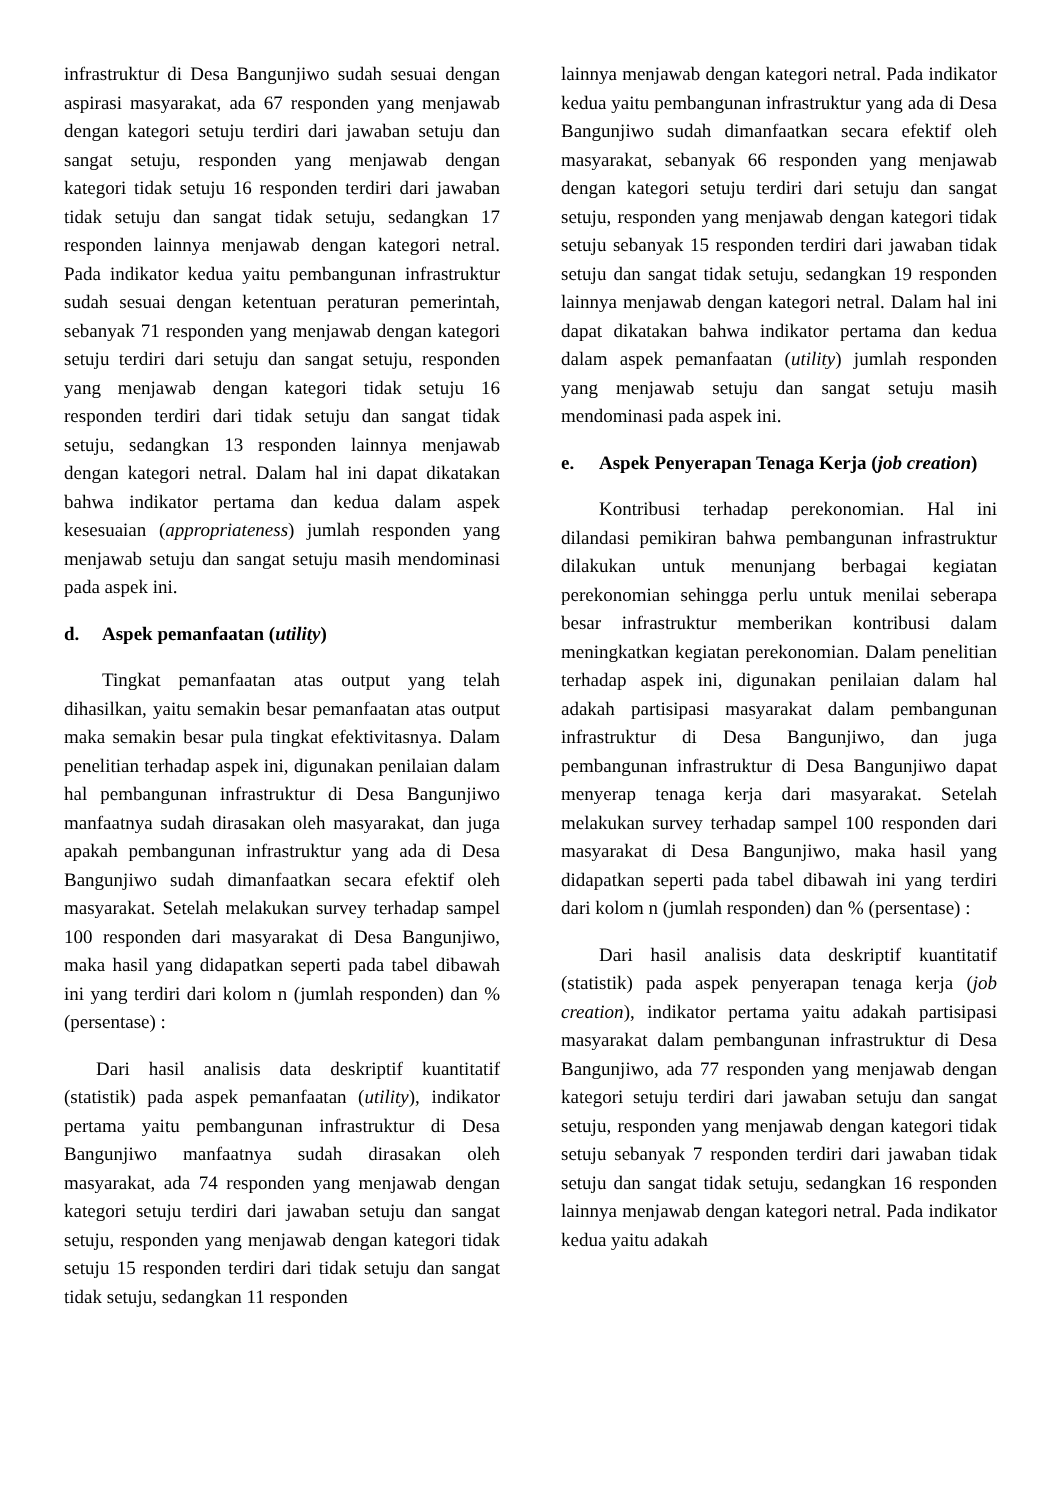infrastruktur di Desa Bangunjiwo sudah sesuai dengan aspirasi masyarakat, ada 67 responden yang menjawab dengan kategori setuju terdiri dari jawaban setuju dan sangat setuju, responden yang menjawab dengan kategori tidak setuju 16 responden terdiri dari jawaban tidak setuju dan sangat tidak setuju, sedangkan 17 responden lainnya menjawab dengan kategori netral. Pada indikator kedua yaitu pembangunan infrastruktur sudah sesuai dengan ketentuan peraturan pemerintah, sebanyak 71 responden yang menjawab dengan kategori setuju terdiri dari setuju dan sangat setuju, responden yang menjawab dengan kategori tidak setuju 16 responden terdiri dari tidak setuju dan sangat tidak setuju, sedangkan 13 responden lainnya menjawab dengan kategori netral. Dalam hal ini dapat dikatakan bahwa indikator pertama dan kedua dalam aspek kesesuaian (appropriateness) jumlah responden yang menjawab setuju dan sangat setuju masih mendominasi pada aspek ini.
d. Aspek pemanfaatan (utility)
Tingkat pemanfaatan atas output yang telah dihasilkan, yaitu semakin besar pemanfaatan atas output maka semakin besar pula tingkat efektivitasnya. Dalam penelitian terhadap aspek ini, digunakan penilaian dalam hal pembangunan infrastruktur di Desa Bangunjiwo manfaatnya sudah dirasakan oleh masyarakat, dan juga apakah pembangunan infrastruktur yang ada di Desa Bangunjiwo sudah dimanfaatkan secara efektif oleh masyarakat. Setelah melakukan survey terhadap sampel 100 responden dari masyarakat di Desa Bangunjiwo, maka hasil yang didapatkan seperti pada tabel dibawah ini yang terdiri dari kolom n (jumlah responden) dan % (persentase) :
Dari hasil analisis data deskriptif kuantitatif (statistik) pada aspek pemanfaatan (utility), indikator pertama yaitu pembangunan infrastruktur di Desa Bangunjiwo manfaatnya sudah dirasakan oleh masyarakat, ada 74 responden yang menjawab dengan kategori setuju terdiri dari jawaban setuju dan sangat setuju, responden yang menjawab dengan kategori tidak setuju 15 responden terdiri dari tidak setuju dan sangat tidak setuju, sedangkan 11 responden
lainnya menjawab dengan kategori netral. Pada indikator kedua yaitu pembangunan infrastruktur yang ada di Desa Bangunjiwo sudah dimanfaatkan secara efektif oleh masyarakat, sebanyak 66 responden yang menjawab dengan kategori setuju terdiri dari setuju dan sangat setuju, responden yang menjawab dengan kategori tidak setuju sebanyak 15 responden terdiri dari jawaban tidak setuju dan sangat tidak setuju, sedangkan 19 responden lainnya menjawab dengan kategori netral. Dalam hal ini dapat dikatakan bahwa indikator pertama dan kedua dalam aspek pemanfaatan (utility) jumlah responden yang menjawab setuju dan sangat setuju masih mendominasi pada aspek ini.
e. Aspek Penyerapan Tenaga Kerja (job creation)
Kontribusi terhadap perekonomian. Hal ini dilandasi pemikiran bahwa pembangunan infrastruktur dilakukan untuk menunjang berbagai kegiatan perekonomian sehingga perlu untuk menilai seberapa besar infrastruktur memberikan kontribusi dalam meningkatkan kegiatan perekonomian. Dalam penelitian terhadap aspek ini, digunakan penilaian dalam hal adakah partisipasi masyarakat dalam pembangunan infrastruktur di Desa Bangunjiwo, dan juga pembangunan infrastruktur di Desa Bangunjiwo dapat menyerap tenaga kerja dari masyarakat. Setelah melakukan survey terhadap sampel 100 responden dari masyarakat di Desa Bangunjiwo, maka hasil yang didapatkan seperti pada tabel dibawah ini yang terdiri dari kolom n (jumlah responden) dan % (persentase) :
Dari hasil analisis data deskriptif kuantitatif (statistik) pada aspek penyerapan tenaga kerja (job creation), indikator pertama yaitu adakah partisipasi masyarakat dalam pembangunan infrastruktur di Desa Bangunjiwo, ada 77 responden yang menjawab dengan kategori setuju terdiri dari jawaban setuju dan sangat setuju, responden yang menjawab dengan kategori tidak setuju sebanyak 7 responden terdiri dari jawaban tidak setuju dan sangat tidak setuju, sedangkan 16 responden lainnya menjawab dengan kategori netral. Pada indikator kedua yaitu adakah